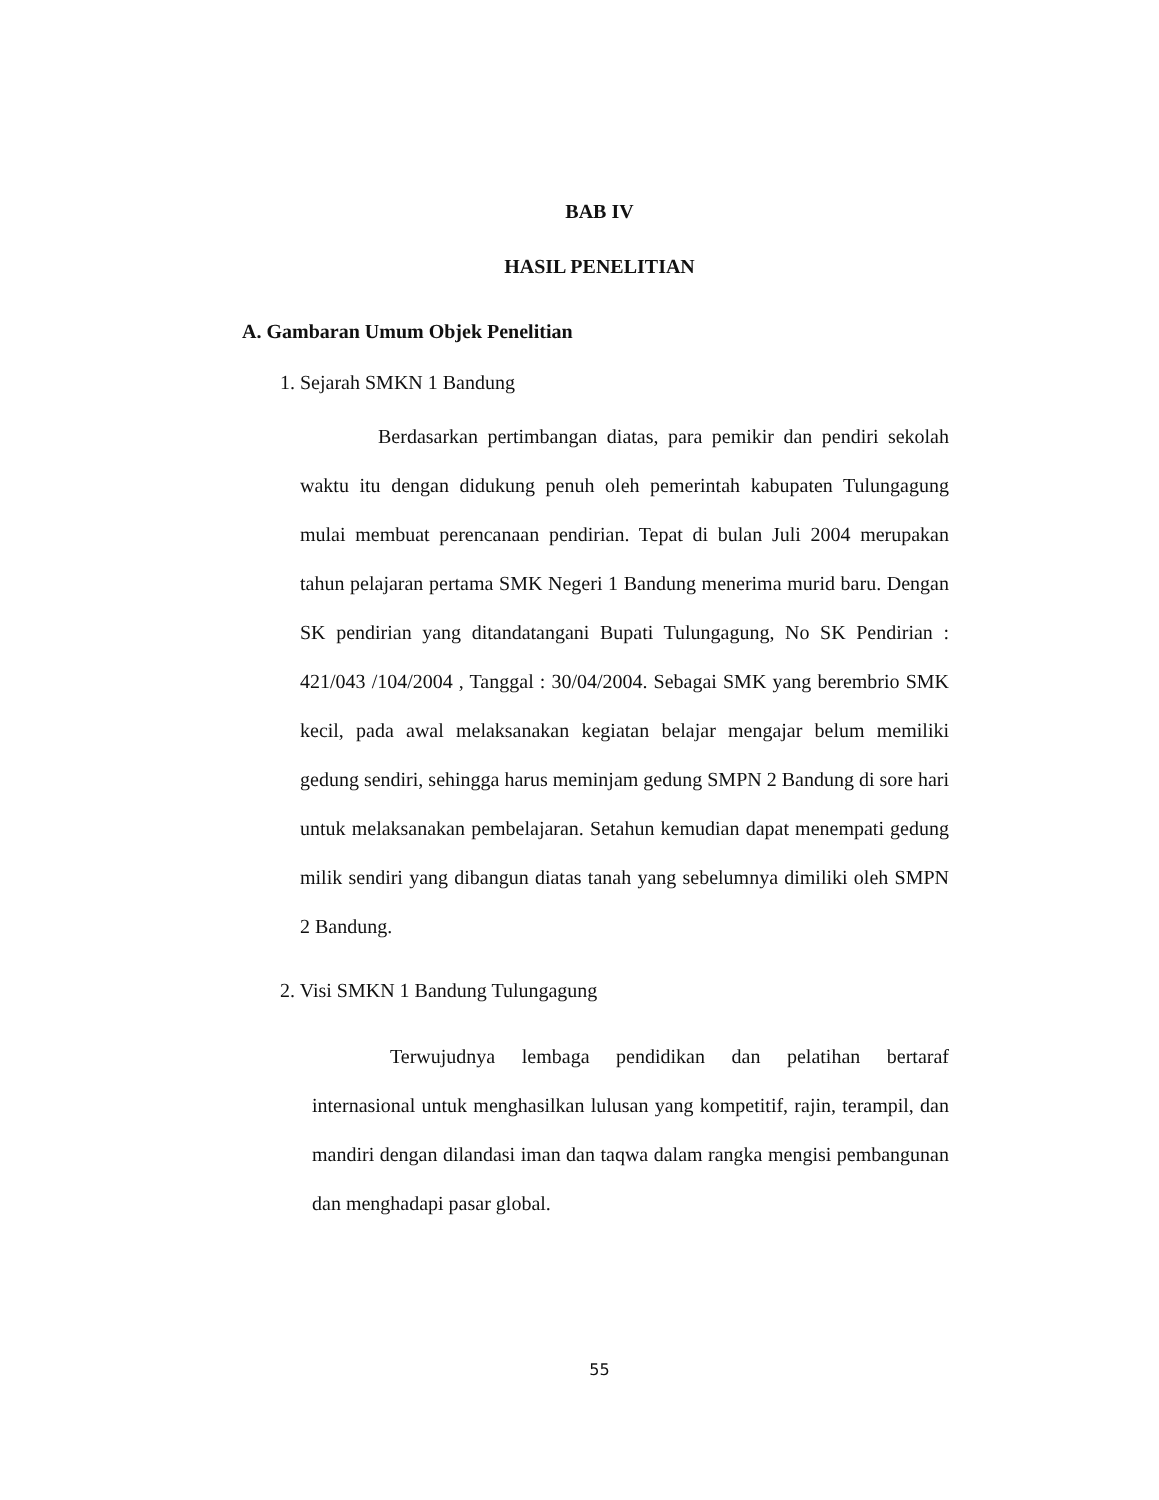BAB IV
HASIL PENELITIAN
A. Gambaran Umum Objek Penelitian
1. Sejarah SMKN 1 Bandung
Berdasarkan pertimbangan diatas, para pemikir dan pendiri sekolah waktu itu dengan didukung penuh oleh pemerintah kabupaten Tulungagung mulai membuat perencanaan pendirian. Tepat di bulan Juli 2004 merupakan tahun pelajaran pertama SMK Negeri 1 Bandung menerima murid baru. Dengan SK pendirian yang ditandatangani Bupati Tulungagung, No SK Pendirian : 421/043 /104/2004 , Tanggal : 30/04/2004. Sebagai SMK yang berembrio SMK kecil, pada awal melaksanakan kegiatan belajar mengajar belum memiliki gedung sendiri, sehingga harus meminjam gedung SMPN 2 Bandung di sore hari untuk melaksanakan pembelajaran. Setahun kemudian dapat menempati gedung milik sendiri yang dibangun diatas tanah yang sebelumnya dimiliki oleh SMPN 2 Bandung.
2. Visi SMKN 1 Bandung Tulungagung
Terwujudnya lembaga pendidikan dan pelatihan bertaraf internasional untuk menghasilkan lulusan yang kompetitif, rajin, terampil, dan mandiri dengan dilandasi iman dan taqwa dalam rangka mengisi pembangunan dan menghadapi pasar global.
55